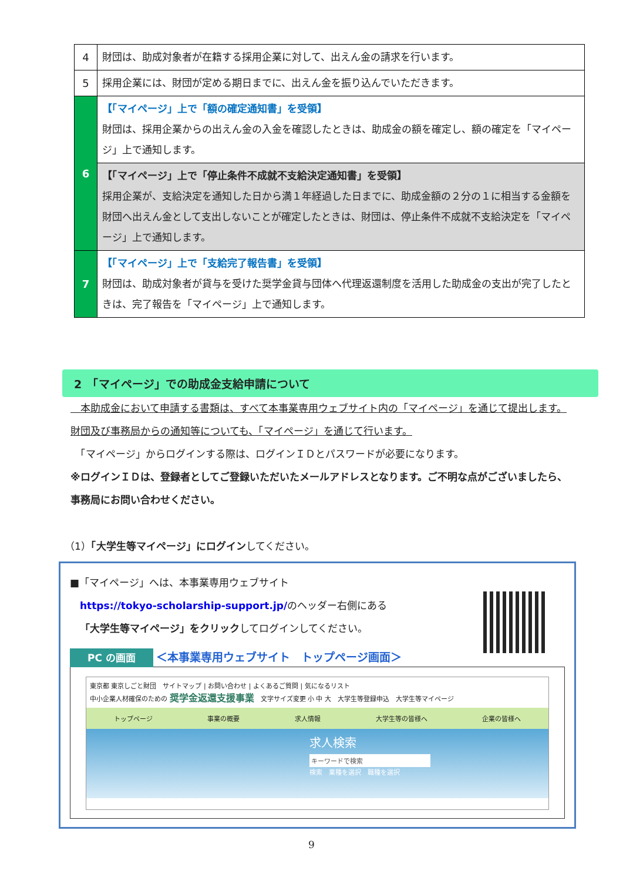| 4 | 財団は、助成対象者が在籍する採用企業に対して、出えん金の請求を行います。 |
| 5 | 採用企業には、財団が定める期日までに、出えん金を振り込んでいただきます。 |
| 6 | 【「マイページ」上で「額の確定通知書」を受領】 財団は、採用企業からの出えん金の入金を確認したときは、助成金の額を確定し、額の確定を「マイページ」上で通知します。 |
| | 【「マイページ」上で「停止条件不成就不支給決定通知書」を受領】 採用企業が、支給決定を通知した日から満１年経過した日までに、助成金額の２分の１に相当する金額を財団へ出えん金として支出しないことが確定したときは、財団は、停止条件不成就不支給決定を「マイページ」上で通知します。 |
| 7 | 【「マイページ」上で「支給完了報告書」を受領】 財団は、助成対象者が貸与を受けた奨学金貸与団体へ代理返還制度を活用した助成金の支出が完了したときは、完了報告を「マイページ」上で通知します。 |
2　「マイページ」での助成金支給申請について
　本助成金において申請する書類は、すべて本事業専用ウェブサイト内の「マイページ」を通じて提出します。財団及び事務局からの通知等についても、「マイページ」を通じて行います。
　「マイページ」からログインする際は、ログインＩＤとパスワードが必要になります。
※ログインＩＤは、登録者としてご登録いただいたメールアドレスとなります。ご不明な点がございましたら、事務局にお問い合わせください。
（1）「大学生等マイページ」にログインしてください。
■「マイページ」へは、本事業専用ウェブサイト
　https://tokyo-scholarship-support.jp/のヘッダー右側にある
　「大学生等マイページ」をクリックしてログインしてください。
PC の画面 ＜本事業専用ウェブサイト　トップページ画面＞
東京都 東京しごと財団　サイトマップ | お問い合わせ | よくあるご質問 | 気になるリスト
中小企業人材確保のための 奨学金返還支援事業　文字サイズ変更 小 中 大　大学生等登録申込　大学生等マイページ
トップページ 事業の概要 求人情報 大学生等の皆様へ 企業の皆様へ
求人検索
キーワードで検索
検索　業種を選択　職種を選択
9